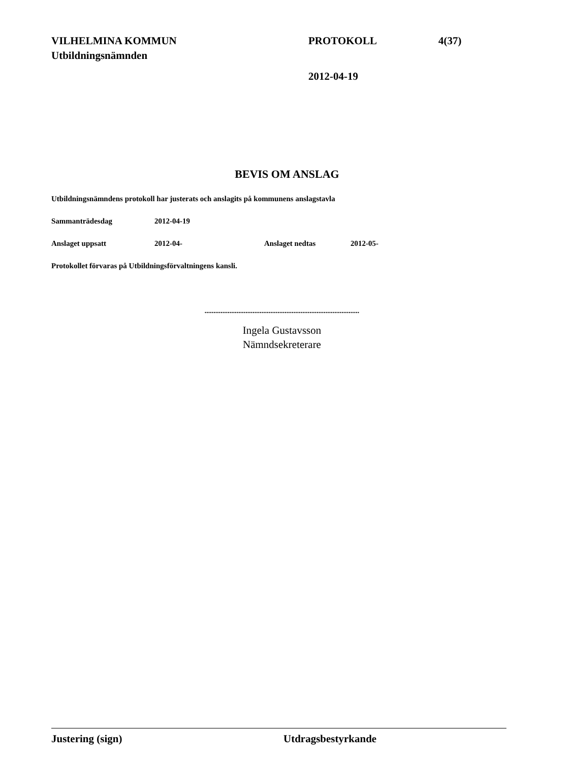VILHELMINA KOMMUN PROTOKOLL 4(37)
Utbildningsnämnden
2012-04-19
BEVIS OM ANSLAG
Utbildningsnämndens protokoll har justerats och anslagits på kommunens anslagstavla
Sammanträdesdag 2012-04-19
Anslaget uppsatt 2012-04- Anslaget nedtas 2012-05-
Protokollet förvaras på Utbildningsförvaltningens kansli.
.......................................................................................
Ingela Gustavsson
Nämndsekreterare
Justering (sign) Utdragsbestyrkande